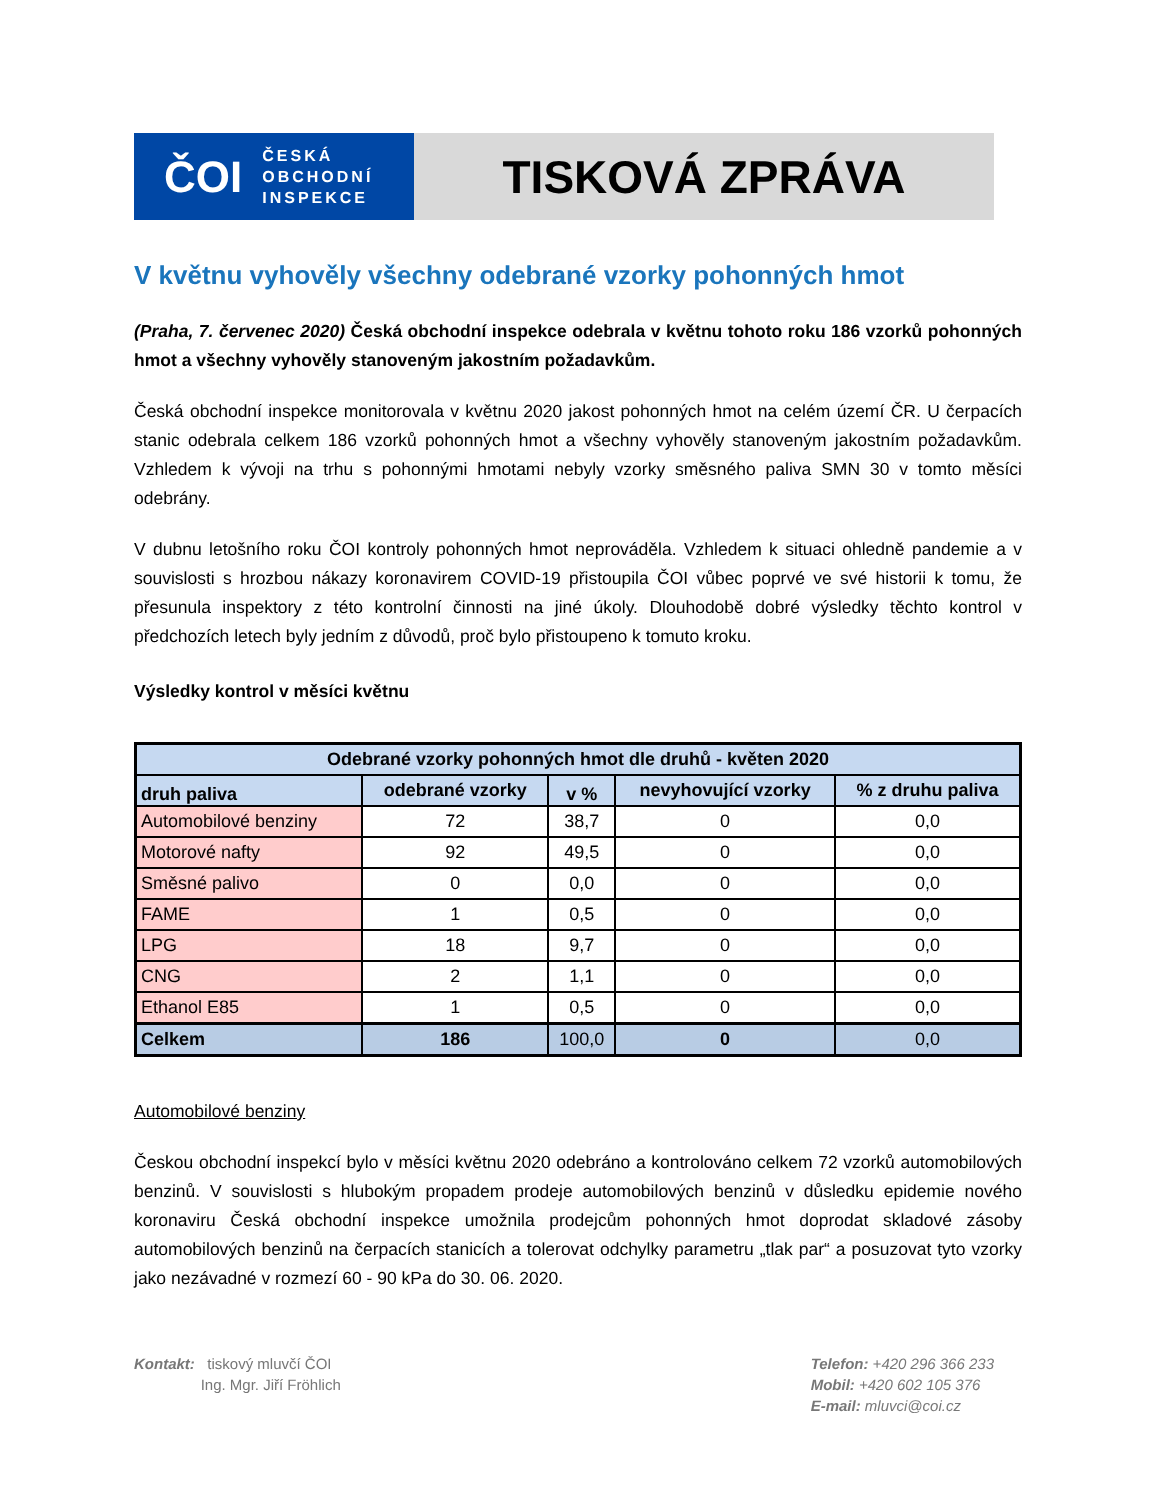ČOI
ČESKÁ
OBCHODNÍ
INSPEKCE
TISKOVÁ ZPRÁVA
V květnu vyhověly všechny odebrané vzorky pohonných hmot
(Praha, 7. červenec 2020) Česká obchodní inspekce odebrala v květnu tohoto roku 186 vzorků pohonných hmot a všechny vyhověly stanoveným jakostním požadavkům.
Česká obchodní inspekce monitorovala v květnu 2020 jakost pohonných hmot na celém území ČR. U čerpacích stanic odebrala celkem 186 vzorků pohonných hmot a všechny vyhověly stanoveným jakostním požadavkům. Vzhledem k vývoji na trhu s pohonnými hmotami nebyly vzorky směsného paliva SMN 30 v tomto měsíci odebrány.
V dubnu letošního roku ČOI kontroly pohonných hmot neprováděla. Vzhledem k situaci ohledně pandemie a v souvislosti s hrozbou nákazy koronavirem COVID-19 přistoupila ČOI vůbec poprvé ve své historii k tomu, že přesunula inspektory z této kontrolní činnosti na jiné úkoly. Dlouhodobě dobré výsledky těchto kontrol v předchozích letech byly jedním z důvodů, proč bylo přistoupeno k tomuto kroku.
Výsledky kontrol v měsíci květnu
| Odebrané vzorky pohonných hmot dle druhů - květen 2020 | | | | |
| --- | --- | --- | --- | --- |
| druh paliva | odebrané vzorky | v % | nevyhovující vzorky | % z druhu paliva |
| Automobilové benziny | 72 | 38,7 | 0 | 0,0 |
| Motorové nafty | 92 | 49,5 | 0 | 0,0 |
| Směsné palivo | 0 | 0,0 | 0 | 0,0 |
| FAME | 1 | 0,5 | 0 | 0,0 |
| LPG | 18 | 9,7 | 0 | 0,0 |
| CNG | 2 | 1,1 | 0 | 0,0 |
| Ethanol E85 | 1 | 0,5 | 0 | 0,0 |
| Celkem | 186 | 100,0 | 0 | 0,0 |
Automobilové benziny
Českou obchodní inspekcí bylo v měsíci květnu 2020 odebráno a kontrolováno celkem 72 vzorků automobilových benzinů. V souvislosti s hlubokým propadem prodeje automobilových benzinů v důsledku epidemie nového koronaviru Česká obchodní inspekce umožnila prodejcům pohonných hmot doprodat skladové zásoby automobilových benzinů na čerpacích stanicích a tolerovat odchylky parametru „tlak par“ a posuzovat tyto vzorky jako nezávadné v rozmezí 60 - 90 kPa do 30. 06. 2020.
Kontakt: tiskový mluvčí ČOI
Ing. Mgr. Jiří Fröhlich
Telefon: +420 296 366 233
Mobil: +420 602 105 376
E-mail: mluvci@coi.cz